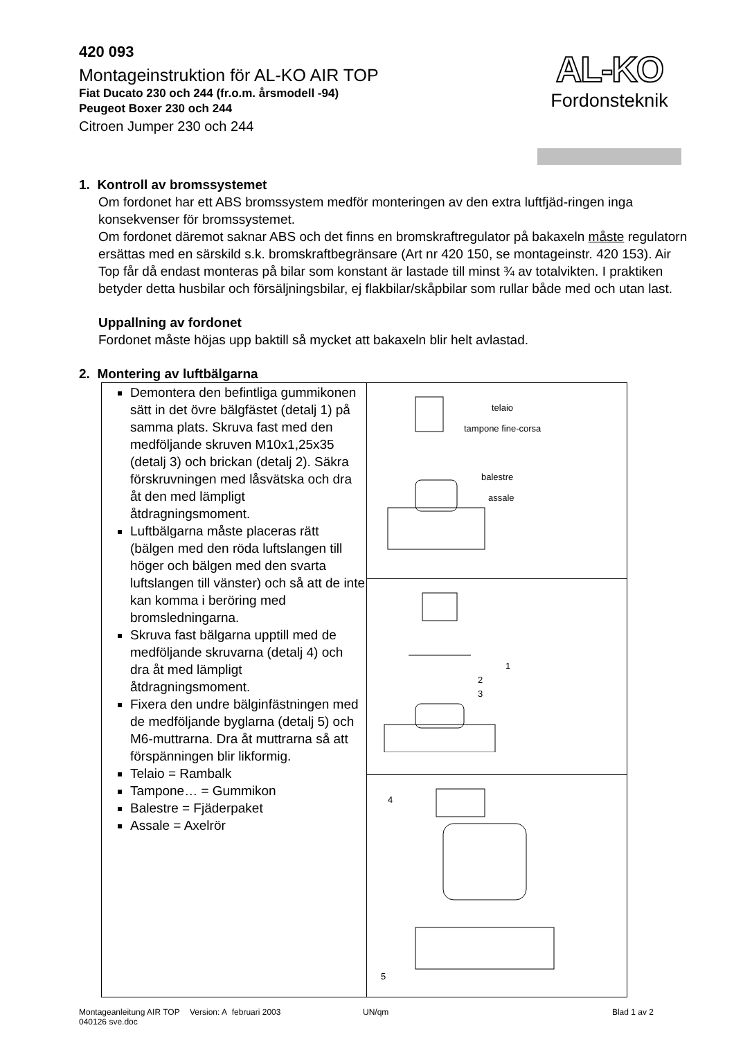420 093
Montageinstruktion för AL-KO AIR TOP
Fiat Ducato 230 och 244 (fr.o.m. årsmodell -94)
Peugeot Boxer 230 och 244
Citroen Jumper 230 och 244
AL-KO
Fordonsteknik
1. Kontroll av bromssystemet
Om fordonet har ett ABS bromssystem medför monteringen av den extra luftfjäd-ringen inga konsekvenser för bromssystemet.
Om fordonet däremot saknar ABS och det finns en bromskraftregulator på bakaxeln måste regulatorn ersättas med en särskild s.k. bromskraftbegränsare (Art nr 420 150, se montageinstr. 420 153). Air Top får då endast monteras på bilar som konstant är lastade till minst ¾ av totalvikten. I praktiken betyder detta husbilar och försäljningsbilar, ej flakbilar/skåpbilar som rullar både med och utan last.
Uppallning av fordonet
Fordonet måste höjas upp baktill så mycket att bakaxeln blir helt avlastad.
2. Montering av luftbälgarna
| Demontera den befintliga gummikonen sätt in det övre bälgfästet (detalj 1) på samma plats. Skruva fast med den medföljande skruven M10x1,25x35 (detalj 3) och brickan (detalj 2). Säkra förskruvningen med låsvätska och dra åt den med lämpligt åtdragningsmoment. Luftbälgarna måste placeras rätt (bälgen med den röda luftslangen till höger och bälgen med den svarta luftslangen till vänster) och så att de inte kan komma i beröring med bromsledningarna. Skruva fast bälgarna upptill med de medföljande skruvarna (detalj 4) och dra åt med lämpligt åtdragningsmoment. Fixera den undre bälginfästningen med de medföljande byglarna (detalj 5) och M6-muttrarna. Dra åt muttrarna så att förspänningen blir likformig. Telaio = Rambalk Tampone… = Gummikon Balestre = Fjäderpaket Assale = Axelrör | telaio tampone fine-corsa balestre assale |
| | 1 2 3 |
| | 4 5 |
Montageanleitung AIR TOP
040126 sve.doc Version: A februari 2003 UN/qm Blad 1 av 2